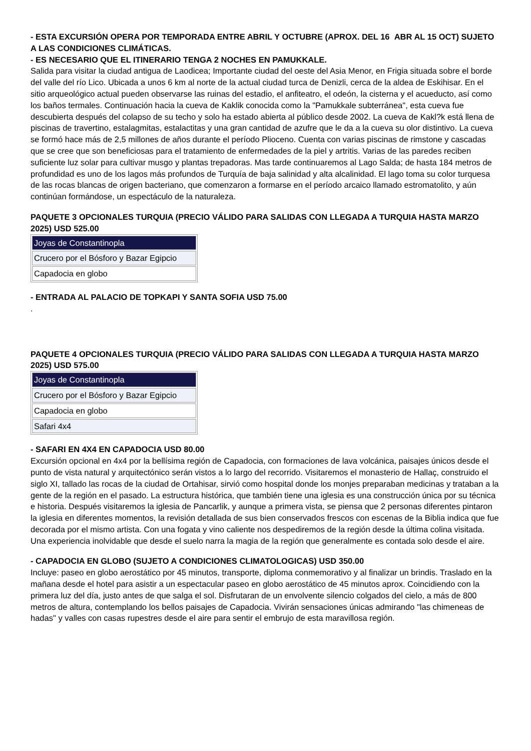- ESTA EXCURSIÓN OPERA POR TEMPORADA ENTRE ABRIL Y OCTUBRE (APROX. DEL 16 ABR AL 15 OCT) SUJETO A LAS CONDICIONES CLIMÁTICAS.
- ES NECESARIO QUE EL ITINERARIO TENGA 2 NOCHES EN PAMUKKALE.
Salida para visitar la ciudad antigua de Laodicea; Importante ciudad del oeste del Asia Menor, en Frigia situada sobre el borde del valle del río Lico. Ubicada a unos 6 km al norte de la actual ciudad turca de Denizli, cerca de la aldea de Eskihisar. En el sitio arqueológico actual pueden observarse las ruinas del estadio, el anfiteatro, el odeón, la cisterna y el acueducto, así como los baños termales. Continuación hacia la cueva de Kaklik conocida como la "Pamukkale subterránea", esta cueva fue descubierta después del colapso de su techo y solo ha estado abierta al público desde 2002. La cueva de Kakl?k está llena de piscinas de travertino, estalagmitas, estalactitas y una gran cantidad de azufre que le da a la cueva su olor distintivo. La cueva se formó hace más de 2,5 millones de años durante el período Plioceno. Cuenta con varias piscinas de rimstone y cascadas que se cree que son beneficiosas para el tratamiento de enfermedades de la piel y artritis. Varias de las paredes reciben suficiente luz solar para cultivar musgo y plantas trepadoras. Mas tarde continuaremos al Lago Salda; de hasta 184 metros de profundidad es uno de los lagos más profundos de Turquía de baja salinidad y alta alcalinidad. El lago toma su color turquesa de las rocas blancas de origen bacteriano, que comenzaron a formarse en el período arcaico llamado estromatolito, y aún continúan formándose, un espectáculo de la naturaleza.
PAQUETE 3 OPCIONALES TURQUIA (PRECIO VÁLIDO PARA SALIDAS CON LLEGADA A TURQUIA HASTA MARZO 2025) USD 525.00
| Joyas de Constantinopla |
| Crucero por el Bósforo y Bazar Egipcio |
| Capadocia en globo |
- ENTRADA AL PALACIO DE TOPKAPI Y SANTA SOFIA USD 75.00
.
PAQUETE 4 OPCIONALES TURQUIA (PRECIO VÁLIDO PARA SALIDAS CON LLEGADA A TURQUIA HASTA MARZO 2025) USD 575.00
| Joyas de Constantinopla |
| Crucero por el Bósforo y Bazar Egipcio |
| Capadocia en globo |
| Safari 4x4 |
- SAFARI EN 4X4 EN CAPADOCIA USD 80.00
Excursión opcional en 4x4 por la bellísima región de Capadocia, con formaciones de lava volcánica, paisajes únicos desde el punto de vista natural y arquitectónico serán vistos a lo largo del recorrido. Visitaremos el monasterio de Hallaç, construido el siglo XI, tallado las rocas de la ciudad de Ortahisar, sirvió como hospital donde los monjes preparaban medicinas y trataban a la gente de la región en el pasado. La estructura histórica, que también tiene una iglesia es una construcción única por su técnica e historia. Después visitaremos la iglesia de Pancarlik, y aunque a primera vista, se piensa que 2 personas diferentes pintaron la iglesia en diferentes momentos, la revisión detallada de sus bien conservados frescos con escenas de la Biblia indica que fue decorada por el mismo artista. Con una fogata y vino caliente nos despediremos de la región desde la última colina visitada. Una experiencia inolvidable que desde el suelo narra la magia de la región que generalmente es contada solo desde el aire.
- CAPADOCIA EN GLOBO (SUJETO A CONDICIONES CLIMATOLOGICAS) USD 350.00
Incluye: paseo en globo aerostático por 45 minutos, transporte, diploma conmemorativo y al finalizar un brindis. Traslado en la mañana desde el hotel para asistir a un espectacular paseo en globo aerostático de 45 minutos aprox. Coincidiendo con la primera luz del día, justo antes de que salga el sol. Disfrutaran de un envolvente silencio colgados del cielo, a más de 800 metros de altura, contemplando los bellos paisajes de Capadocia. Vivirán sensaciones únicas admirando "las chimeneas de hadas" y valles con casas rupestres desde el aire para sentir el embrujo de esta maravillosa región.